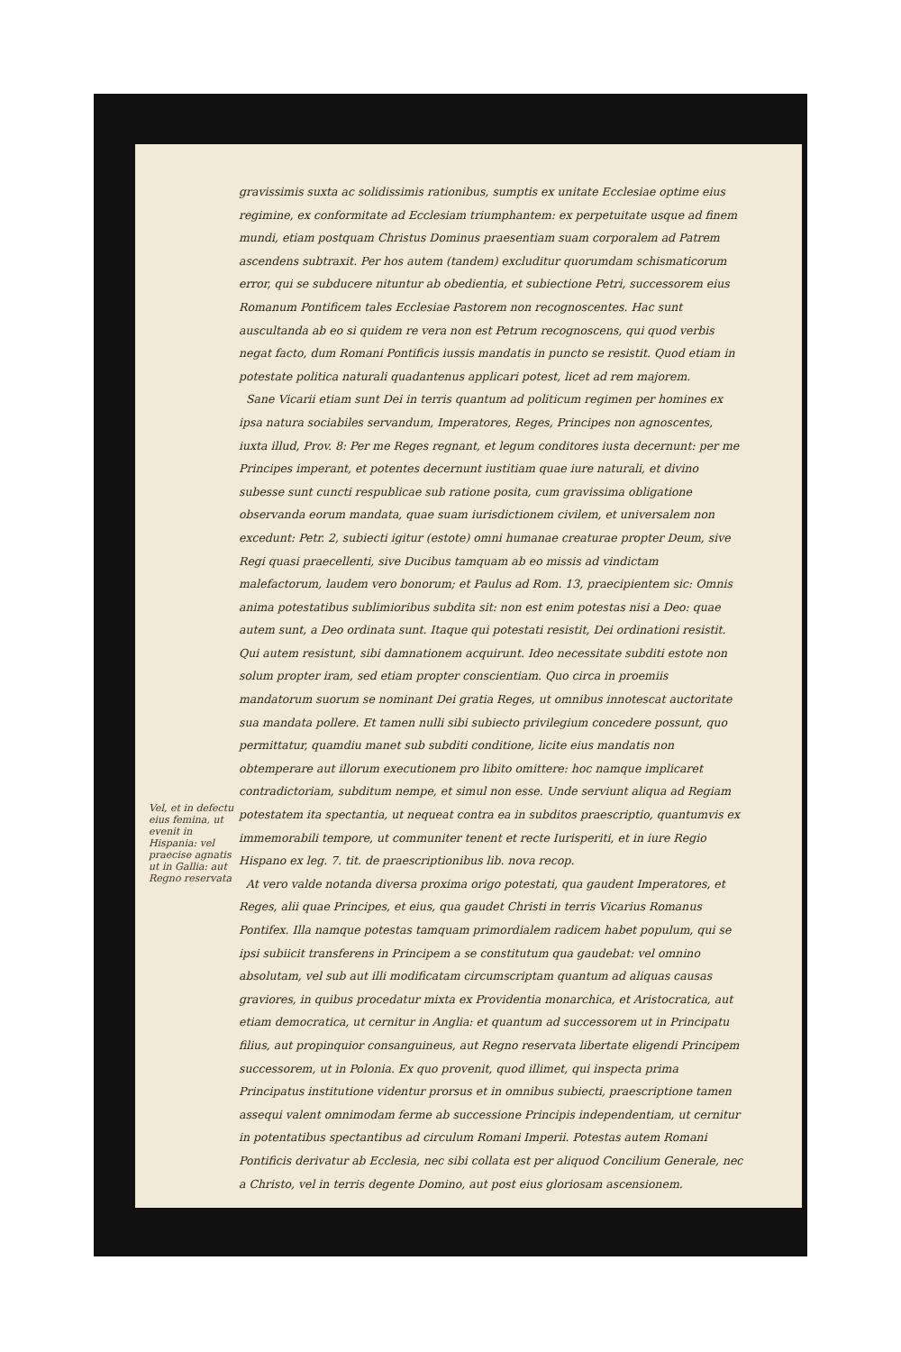Vel, et in defectu eius femina, ut evenit in Hispania: vel praecise agnatis ut in Gallia: aut Regno reservata
gravissimis suxta ac solidissimis rationibus, sumptis ex unitate Ecclesiae optime eius regimine, ex conformitate ad Ecclesiam triumphantem: ex perpetuitate usque ad finem mundi, etiam postquam Christus Dominus praesentiam suam corporalem ad Patrem ascendens subtraxit. Per hos autem (tandem) excluditur quorumdam schismaticorum error, qui se subducere nituntur ab obedientia, et subiectione Petri, successorem eius Romanum Pontificem tales Ecclesiae Pastorem non recognoscentes. Hac sunt auscultanda ab eo si quidem re vera non est Petrum recognoscens, qui quod verbis negat facto, dum Romani Pontificis iussis mandatis in puncto se resistit. Quod etiam in potestate politica naturali quadantenus applicari potest, licet ad rem majorem.
Sane Vicarii etiam sunt Dei in terris quantum ad politicum regimen per homines ex ipsa natura sociabiles servandum, Imperatores, Reges, Principes non agnoscentes, iuxta illud, Prov. 8: Per me Reges regnant, et legum conditores iusta decernunt: per me Principes imperant, et potentes decernunt iustitiam quae iure naturali, et divino subesse sunt cuncti respublicae sub ratione posita, cum gravissima obligatione observanda eorum mandata, quae suam iurisdictionem civilem, et universalem non excedunt: Petr. 2, subiecti igitur (estote) omni humanae creaturae propter Deum, sive Regi quasi praecellenti, sive Ducibus tamquam ab eo missis ad vindictam malefactorum, laudem vero bonorum; et Paulus ad Rom. 13, praecipientem sic: Omnis anima potestatibus sublimioribus subdita sit: non est enim potestas nisi a Deo: quae autem sunt, a Deo ordinata sunt. Itaque qui potestati resistit, Dei ordinationi resistit. Qui autem resistunt, sibi damnationem acquirunt. Ideo necessitate subditi estote non solum propter iram, sed etiam propter conscientiam. Quo circa in proemiis mandatorum suorum se nominant Dei gratia Reges, ut omnibus innotescat auctoritate sua mandata pollere. Et tamen nulli sibi subiecto privilegium concedere possunt, quo permittatur, quamdiu manet sub subditi conditione, licite eius mandatis non obtemperare aut illorum executionem pro libito omittere: hoc namque implicaret contradictoriam, subditum nempe, et simul non esse. Unde serviunt aliqua ad Regiam potestatem ita spectantia, ut nequeat contra ea in subditos praescriptio, quantumvis ex immemorabili tempore, ut communiter tenent et recte Iurisperiti, et in iure Regio Hispano ex leg. 7. tit. de praescriptionibus lib. nova recop.
At vero valde notanda diversa proxima origo potestati, qua gaudent Imperatores, et Reges, alii quae Principes, et eius, qua gaudet Christi in terris Vicarius Romanus Pontifex. Illa namque potestas tamquam primordialem radicem habet populum, qui se ipsi subiicit transferens in Principem a se constitutum qua gaudebat: vel omnino absolutam, vel sub aut illi modificatam circumscriptam quantum ad aliquas causas graviores, in quibus procedatur mixta ex Providentia monarchica, et Aristocratica, aut etiam democratica, ut cernitur in Anglia: et quantum ad successorem ut in Principatu filius, aut propinquior consanguineus, aut Regno reservata libertate eligendi Principem successorem, ut in Polonia. Ex quo provenit, quod illimet, qui inspecta prima Principatus institutione videntur prorsus et in omnibus subiecti, praescriptione tamen assequi valent omnimodam ferme ab successione Principis independentiam, ut cernitur in potentatibus spectantibus ad circulum Romani Imperii. Potestas autem Romani Pontificis derivatur ab Ecclesia, nec sibi collata est per aliquod Concilium Generale, nec a Christo, vel in terris degente Domino, aut post eius gloriosam ascensionem.